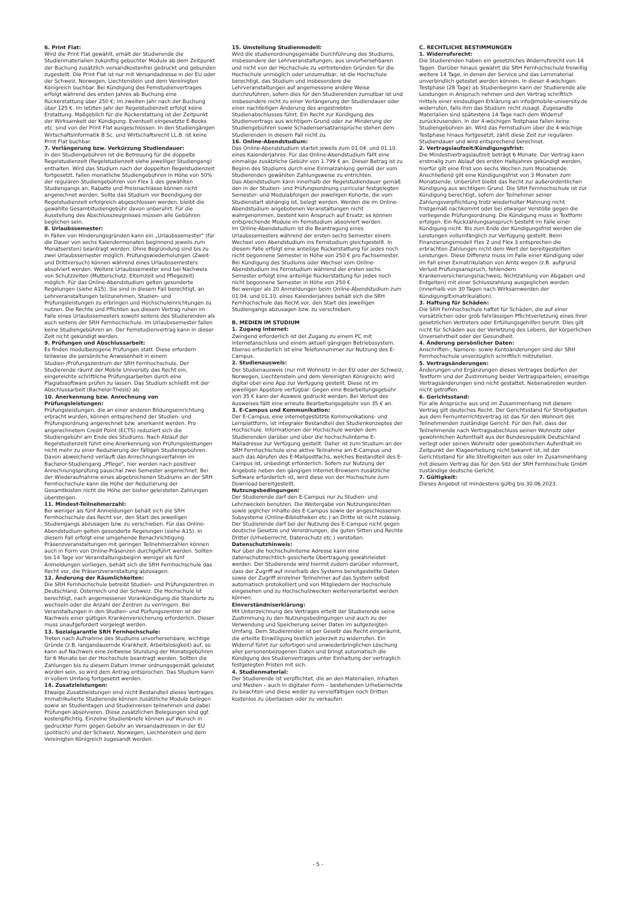6. Print Flat:
Wird die Print Flat gewählt, erhält der Studierende die Studienmaterialien zukünftig gebuchter Module ab dem Zeitpunkt der Buchung zusätzlich versandkostenfrei gedruckt und gebunden zugestellt. Die Print Flat ist nur mit Versandadresse in der EU oder der Schweiz, Norwegen, Liechtenstein und dem Vereinigten Königreich buchbar. Bei Kündigung des Fernstudienvertrages erfolgt während des ersten Jahres ab Buchung eine Rückerstattung über 250 €; im zweiten Jahr nach der Buchung über 125 €. Im letzten Jahr der Regelstudienzeit erfolgt keine Erstattung. Maßgeblich für die Rückerstattung ist der Zeitpunkt der Wirksamkeit der Kündigung. Eventuell eingesetzte E-Books etc. sind von der Print Flat ausgeschlossen. In den Studiengängen Wirtschaftsinformatik B.Sc. und Wirtschaftsrecht LL.B. ist keine Print Flat buchbar.
7. Verlängerung bzw. Verkürzung Studiendauer:
In den Studiengebühren ist die Betreuung für die doppelte Regelstudienzeit (Regelstudienzeit siehe jeweiliger Studiengang) enthalten. Wird das Studium nach der doppelten Regelstudienzeit fortgesetzt, fallen monatliche Studiengebühren in Höhe von 50% der regulären Studiengebühren von Flex 1 des gewählten Studiengangs an, Rabatte und Preisnachlässe können nicht angerechnet werden. Sollte das Studium vor Beendigung der Regelstudienzeit erfolgreich abgeschlossen werden, bleibt die gewählte Gesamtstudiengebühr davon unberührt. Für die Ausstellung des Abschlusszeugnisses müssen alle Gebühren beglichen sein.
8. Urlaubssemester:
In Fällen von Hinderungsgründen kann ein „Urlaubssemester" (für die Dauer von sechs Kalendermonaten beginnend jeweils zum Monatsersten) beantragt werden. Ohne Begründung sind bis zu zwei Urlaubssemester möglich. Prüfungswiederholungen (Zweit- und Drittversuch) können während eines Urlaubssemesters absolviert werden. Weitere Urlaubssemester sind bei Nachweis von Schutzzeiten (Mutterschutz, Elternzeit und Pflegezeit) möglich. Für das Online-Abendstudium gelten gesonderte Regelungen (siehe A15). Sie sind in diesem Fall berechtigt, an Lehrveranstaltungen teilzunehmen, Studien- und Prüfungsleistungen zu erbringen und Hochschuleinrichtungen zu nutzen. Die Rechte und Pflichten aus diesem Vertrag ruhen im Falle eines Urlaubssemesters sowohl seitens des Studierenden als auch seitens der SRH Fernhochschule. Im Urlaubssemester fallen keine Studiengebühren an. Der Fernstudienvertrag kann in dieser Zeit nicht gekündigt werden.
9. Prüfungen und Abschlussarbeit:
Es finden modulbezogene Prüfungen statt. Diese erfordern teilweise die persönliche Anwesenheit in einem Studien-/Prüfungszentrum der SRH Fernhochschule. Der Studierende räumt der Mobile University das Recht ein, eingereichte schriftliche Prüfungsarbeiten durch eine Plagiatssoftware prüfen zu lassen. Das Studium schließt mit der Abschlussarbeit (Bachelor-Thesis) ab.
10. Anerkennung bzw. Anrechnung von Prüfungsleistungen:
Prüfungsleistungen, die an einer anderen Bildungseinrichtung erbracht wurden, können entsprechend der Studien- und Prüfungsordnung angerechnet bzw. anerkannt werden. Pro angerechnetem Credit Point (ECTS) reduziert sich die Studiengebühr am Ende des Studiums. Nach Ablauf der Regelstudienzeit führt eine Anerkennung von Prüfungsleistungen nicht mehr zu einer Reduzierung der fälligen Studiengebühren. Davon abweichend verläuft das Anrechnungsverfahren im Bachelor-Studiengang „Pflege", hier werden nach positiver Anrechnungsprüfung pauschal zwei Semester angerechnet. Bei der Wiederaufnahme eines abgebrochenen Studiums an der SRH Fernhochschule kann die Höhe der Reduzierung der Gesamtkosten nicht die Höhe der bisher geleisteten Zahlungen übersteigen.
11. Mindest-Teilnehmerzahl:
Bei weniger als fünf Anmeldungen behält sich die SRH Fernhochschule das Recht vor, den Start des jeweiligen Studiengangs abzusagen bzw. zu verschieben. Für das Online-Abendstudium gelten gesonderte Regelungen (siehe A15). In diesem Fall erfolgt eine umgehende Benachrichtigung. Präsenzveranstaltungen mit geringen Teilnehmerzahlen können auch in Form von Online-Präsenzen durchgeführt werden. Sollten bis 14 Tage vor Veranstaltungsbeginn weniger als fünf Anmeldungen vorliegen, behält sich die SRH Fernhochschule das Recht vor, die Präsenzveranstaltung abzusagen.
12. Änderung der Räumlichkeiten:
Die SRH Fernhochschule betreibt Studien- und Prüfungszentren in Deutschland, Österreich und der Schweiz. Die Hochschule ist berechtigt, nach angemessener Vorankündigung die Standorte zu wechseln oder die Anzahl der Zentren zu verringern. Bei Veranstaltungen in den Studien- und Pürfungszentren ist der Nachweis einer gültigen Krankenversicherung erforderlich. Dieser muss unaufgefordert vorgelegt werden.
13. Sozialgarantie SRH Fernhochschule:
Treten nach Aufnahme des Studiums unvorhersehbare, wichtige Gründe (z.B. langandauernde Krankheit, Arbeitslosigkeit) auf, so kann auf Nachweis eine zeitweise Stundung der Monatsgebühren für 6 Monate bei der Hochschule beantragt werden. Sollten die Zahlungen bis zu diesem Datum immer ordnungsgemäß geleistet worden sein, so wird dem Antrag entsprochen. Das Studium kann in vollem Umfang fortgesetzt werden.
14. Zusatzleistungen:
Etwaige Zusatzleistungen sind nicht Bestandteil dieses Vertrages. Immatrikulierte Studierende können zusätzliche Module belegen sowie an Studientagen und Studienreisen teilnehmen und dabei Prüfungen absolvieren. Diese zusätzlichen Belegungen sind ggf. kostenpflichtig. Einzelne Studienbriefe können auf Wunsch in gedruckter Form gegen Gebühr an Versandadressen in der EU (politisch) und der Schweiz, Norwegen, Liechtenstein und dem Vereinigten Königreich zugesandt werden.
15. Umstellung Studienmodell:
Wird die studienordnungsgemäße Durchführung des Studiums, insbesondere der Lehrveranstaltungen, aus unvorhersehbaren und nicht von der Hochschule zu vertretenden Gründen für die Hochschule unmöglich oder unzumutbar, ist die Hochschule berechtigt, das Studium und insbesondere die Lehrveranstaltungen auf angemessene andere Weise durchzuführen, sofern dies für den Studierenden zumutbar ist und insbesondere nicht zu einer Verlängerung der Studiendauer oder einer nachteiligen Änderung des angestrebten Studienabschlusses führt. Ein Recht zur Kündigung des Studienvertrags aus wichtigem Grund oder zur Minderung der Studiengebühren sowie Schadensersatzansprüche stehen dem Studierenden in diesem Fall nicht zu.
16. Online-Abendstudium:
Das Online-Abendstudium startet jeweils zum 01.04. und 01.10. eines Kalenderjahres. Für das Online-Abendstudium fällt eine einmalige zusätzliche Gebühr von 1.799 € an. Dieser Betrag ist zu Beginn des Studiums durch eine Einmalzahlung gemäß der vom Studierenden gewählten Zahlungsweise zu entrichten.
Das Abendstudium kann innerhalb der Regelstudiendauer gemäß den in der Studien- und Prüfungsordnung curricular festgelegten Semester- und Modulabfolgen der jeweiligen Kohorte, die vom Studienstart abhängig ist, belegt werden. Werden die im Online-Abendstudium angebotenen Veranstaltungen nicht wahrgenommen, besteht kein Anspruch auf Ersatz; es können entsprechende Module im Fernstudium absolviert werden.
Im Online-Abendstudium ist die Beantragung eines Urlaubssemesters während der ersten sechs Semester einem Wechsel vom Abendstudium ins Fernstudium gleichgestellt. In diesem Falle erfolgt eine anteilige Rückerstattung für jedes noch nicht begonnene Semester in Höhe von 250 € pro Fachsemester.
Bei Kündigung des Studiums oder Wechsel vom Online-Abendstudium ins Fernstudium während der ersten sechs Semester erfolgt eine anteilige Rückerstattung für jedes noch nicht begonnene Semester in Höhe von 250 €.
Bei weniger als 20 Anmeldungen beim Online-Abendstudium zum 01.04. und 01.10. eines Kalenderjahres behält sich die SRH Fernhochschule das Recht vor, den Start des jeweiligen Studiengangs abzusagen bzw. zu verschieben.
B. MEDIEN IM STUDIUM
1. Zugang Internet:
Zwingend erforderlich ist der Zugang zu einem PC mit Internetanschluss und einem aktuell gängigen Betriebssystem. Ebenso erforderlich ist eine Telefonnummer zur Nutzung des E-Campus.
2. Studienausweis:
Der Studienausweis (nur mit Wohnsitz in der EU oder der Schweiz, Norwegen, Liechtenstein und dem Vereinigten Königreich) wird digital über eine App zur Verfügung gestellt. Diese ist im jeweiligen Appstore verfügbar. Gegen eine Bearbeitungsgebühr von 35 € kann der Ausweis gedruckt werden. Bei Verlust des Ausweises fällt eine erneute Bearbeitungsgebühr von 35 € an.
3. E-Campus und Kommunikation:
Der E-Campus, eine internetgestützte Kommunikations- und Lernplattform, ist integraler Bestandteil des Studienkonzeptes der Hochschule. Informationen der Hochschule werden dem Studierenden darüber und über die hochschulinterne E-Mailadresse zur Verfügung gestellt. Daher ist zum Studium an der SRH Fernhochschule eine aktive Teilnahme am E-Campus und auch das Abrufen des E-Mailpostfachs, welches Bestandteil des E-Campus ist, unbedingt erforderlich. Sofern zur Nutzung der Angebote neben den gängigen Internet-Browsern zusätzliche Software erforderlich ist, wird diese von der Hochschule zum Download bereitgestellt.
Nutzungsbedingungen:
Der Studierende darf den E-Campus nur zu Studien- und Lehrzwecken benutzen. Die Weitergabe von Nutzungsrechten sowie jeglicher Inhalte des E-Campus sowie der angeschlossenen Subsysteme (Online-Bibliotheken etc.) an Dritte ist nicht zulässig. Der Studierende darf bei der Nutzung des E-Campus nicht gegen deutsche Gesetze und Verordnungen, die guten Sitten und Rechte Dritter (Urheberrecht, Datenschutz etc.) verstoßen.
Datenschutzhinweis:
Nur über die hochschulinterne Adresse kann eine datenschutzrechtlich gesicherte Übertragung gewährleistet werden. Der Studierende wird hiermit zudem darüber informiert, dass der Zugriff auf innerhalb des Systems bereitgestellte Daten sowie der Zugriff einzelner Teilnehmer auf das System selbst automatisch protokolliert und von Mitgliedern der Hochschule eingesehen und zu Hochschulzwecken weiterverarbeitet werden können.
Einverständniserklärung:
Mit Unterzeichnung des Vertrages erteilt der Studierende seine Zustimmung zu den Nutzungsbedingungen und auch zu der Verwendung und Speicherung seiner Daten im aufgezeigten Umfang. Dem Studierenden ist per Gesetz das Recht eingeräumt, die erteilte Einwilligung textlich jederzeit zu widerrufen. Ein Widerruf führt zur sofortigen und unwiederbringlichen Löschung aller personenbezogenen Daten und bringt automatisch die Kündigung des Studienvertrages unter Einhaltung der vertraglich festgelegten Fristen mit sich.
4. Studienmaterial:
Der Studierende ist verpflichtet, die an den Materialien, Inhalten und Medien – auch in digitaler Form – bestehenden Urheberrechte zu beachten und diese weder zu vervielfältigen noch Dritten kostenlos zu überlassen oder zu verkaufen.
C. RECHTLICHE BESTIMMUNGEN
1. Widerrufsrecht:
Die Studierenden haben ein gesetzliches Widerrufsrecht von 14 Tagen. Darüber hinaus gewährt die SRH Fernhochschule freiwillig weitere 14 Tage, in denen der Service und das Lernmaterial unverbindlich getestet werden können. In dieser 4-wöchigen Testphase (28 Tage) ab Studienbeginn kann der Studierende alle Leistungen in Anspruch nehmen und den Vertrag schriftlich mittels einer eindeutigen Erklärung an info@mobile-university.de widerrufen, falls ihm das Studium nicht zusagt. Zugesandte Materialien sind spätestens 14 Tage nach dem Widerruf zurückzusenden. In der 4-wöchigen Testphase fallen keine Studiengebühren an. Wird das Fernstudium über die 4-wöchige Testphase hinaus fortgesetzt, zählt diese Zeit zur regulären Studiendauer und wird entsprechend berechnet.
2. Vertragslaufzeit/Kündigungsfrist:
Die Mindestvertragslaufzeit beträgt 6 Monate. Der Vertrag kann erstmalig zum Ablauf des ersten Halbjahres gekündigt werden, hierfür gilt eine Frist von sechs Wochen zum Monatsende. Anschließend gilt eine Kündigungsfrist von 3 Monaten zum Monatsende. Unberührt bleibt das Recht zur außerordentlichen Kündigung aus wichtigem Grund. Die SRH Fernhochschule ist zur Kündigung berechtigt, sofern der Teilnehmer seiner Zahlungsverpflichtung trotz wiederholter Mahnung nicht fristgemäß nachkommt oder bei etwaiger Verstöße gegen die vorliegende Prüfungsordnung. Die Kündigung muss in Textform erfolgen. Ein Rückzahlungsanspruch besteht im Falle einer Kündigung nicht. Bis zum Ende der Kündigungsfrist werden die Leistungen vollumfänglich zur Verfügung gestellt. Beim Finanzierungsmodell Flex 2 und Flex 3 entsprechen die erbrachten Zahlungen nicht dem Wert der bereitgestellten Leistungen. Diese Differenz muss im Falle einer Kündigung oder im Fall einer Exmatrikulation von Amts wegen (z.B. aufgrund Verlust Prüfungsanspruch, fehlendem Krankenversicherungsnachweis, Nichtzahlung von Abgaben und Entgelten) mit einer Schlusszahlung ausgeglichen werden (innerhalb von 30 Tagen nach Wirksamwerden der Kündigung/Exmatrikulation).
3. Haftung für Schäden:
Die SRH Fernhochschule haftet für Schäden, die auf einer vorsätzlichen oder grob fahrlässigen Pflichtverletzung eines ihrer gesetzlichen Vertreters oder Erfüllungsgehilfen beruht. Dies gilt nicht für Schäden aus der Verletzung des Lebens, der körperlichen Unversehrtheit oder der Gesundheit.
4. Änderung persönlicher Daten:
Anschriften-, Namens- sowie Kontoänderungen sind der SRH Fernhochschule unverzüglich schriftlich mitzuteilen.
5. Vertragsänderungen:
Änderungen und Ergänzungen dieses Vertrages bedürfen der Textform und der Zustimmung beider Vertragsparteien; einseitige Vertragsänderungen sind nicht gestattet. Nebenabreden wurden nicht getroffen.
6. Gerichtsstand:
Für alle Ansprüche aus und im Zusammenhang mit diesem Vertrag gilt deutsches Recht. Der Gerichtsstand für Streitigkeiten aus dem Fernunterrichtsvertrag ist das für den Wohnort des Teilnehmenden zuständige Gericht. Für den Fall, dass der Teilnehmende nach Vertragsabschluss seinen Wohnsitz oder gewöhnlichen Aufenthalt aus der Bundesrepublik Deutschland verlegt oder seinen Wohnsitz oder gewöhnlichen Aufenthalt im Zeitpunkt der Klageerhebung nicht bekannt ist, ist der Gerichtsstand für alle Streitigkeiten aus oder im Zusammenhang mit diesem Vertrag das für den Sitz der SRH Fernhoschule GmbH zuständige deutsche Gericht.
7. Gültigkeit:
Dieses Angebot ist mindestens gültig bis 30.06.2023.
- 5 -